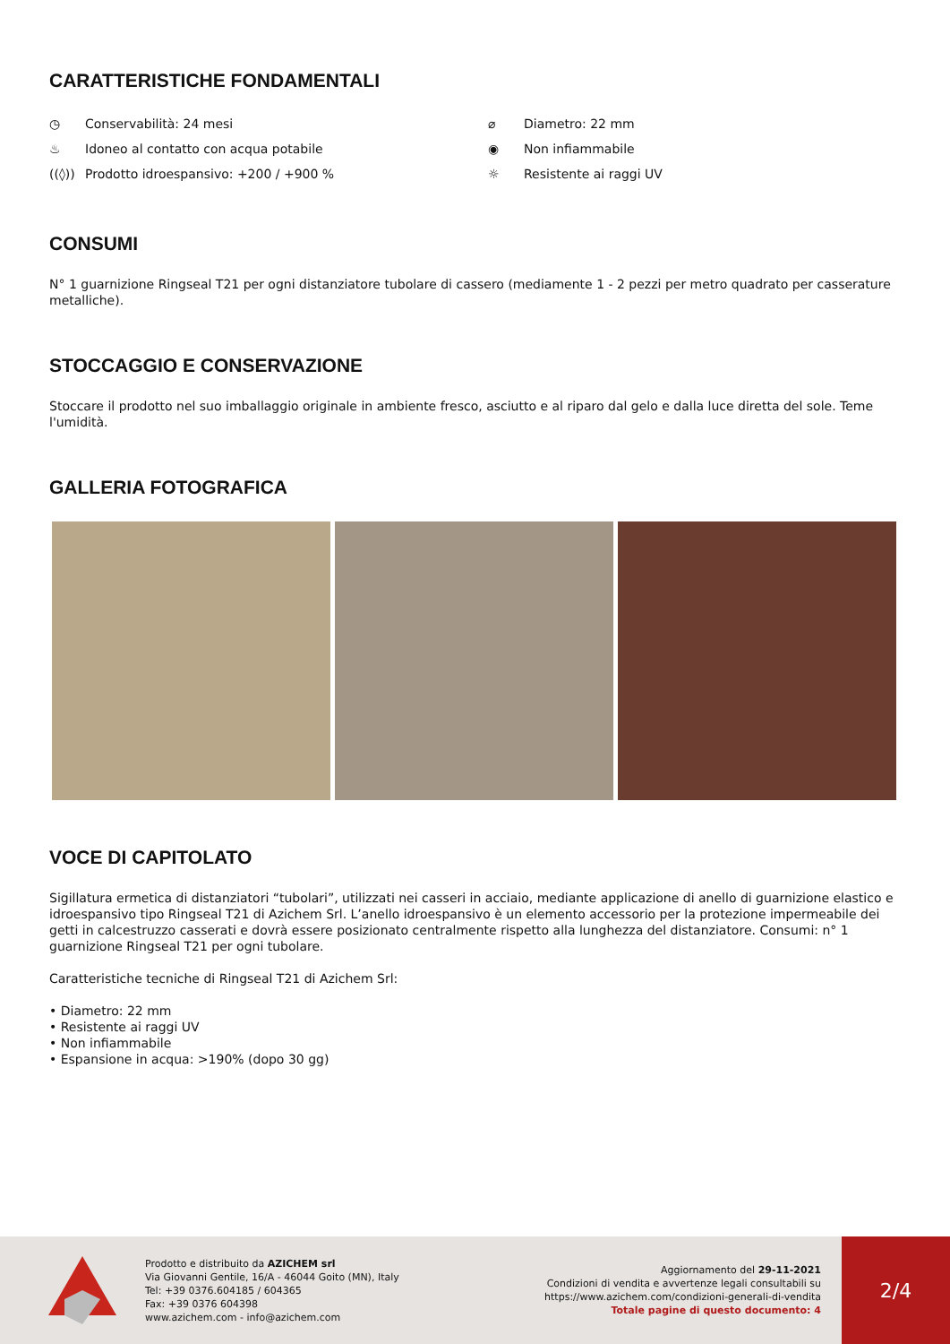CARATTERISTICHE FONDAMENTALI
◷ Conservabilità: 24 mesi
⌀ Diametro: 22 mm
♨ Idoneo al contatto con acqua potabile
◉ Non infiammabile
((◊)) Prodotto idroespansivo: +200 / +900 %
☼ Resistente ai raggi UV
CONSUMI
N° 1 guarnizione Ringseal T21 per ogni distanziatore tubolare di cassero (mediamente 1 - 2 pezzi per metro quadrato per casserature metalliche).
STOCCAGGIO E CONSERVAZIONE
Stoccare il prodotto nel suo imballaggio originale in ambiente fresco, asciutto e al riparo dal gelo e dalla luce diretta del sole. Teme l'umidità.
GALLERIA FOTOGRAFICA
VOCE DI CAPITOLATO
Sigillatura ermetica di distanziatori “tubolari”, utilizzati nei casseri in acciaio, mediante applicazione di anello di guarnizione elastico e idroespansivo tipo Ringseal T21 di Azichem Srl. L’anello idroespansivo è un elemento accessorio per la protezione impermeabile dei getti in calcestruzzo casserati e dovrà essere posizionato centralmente rispetto alla lunghezza del distanziatore. Consumi: n° 1 guarnizione Ringseal T21 per ogni tubolare.
Caratteristiche tecniche di Ringseal T21 di Azichem Srl:
• Diametro: 22 mm
• Resistente ai raggi UV
• Non infiammabile
• Espansione in acqua: >190% (dopo 30 gg)
Prodotto e distribuito da AZICHEM srl
Via Giovanni Gentile, 16/A - 46044 Goito (MN), Italy
Tel: +39 0376.604185 / 604365
Fax: +39 0376 604398
www.azichem.com - info@azichem.com
Aggiornamento del 29-11-2021
Condizioni di vendita e avvertenze legali consultabili su
https://www.azichem.com/condizioni-generali-di-vendita
Totale pagine di questo documento: 4
2/4